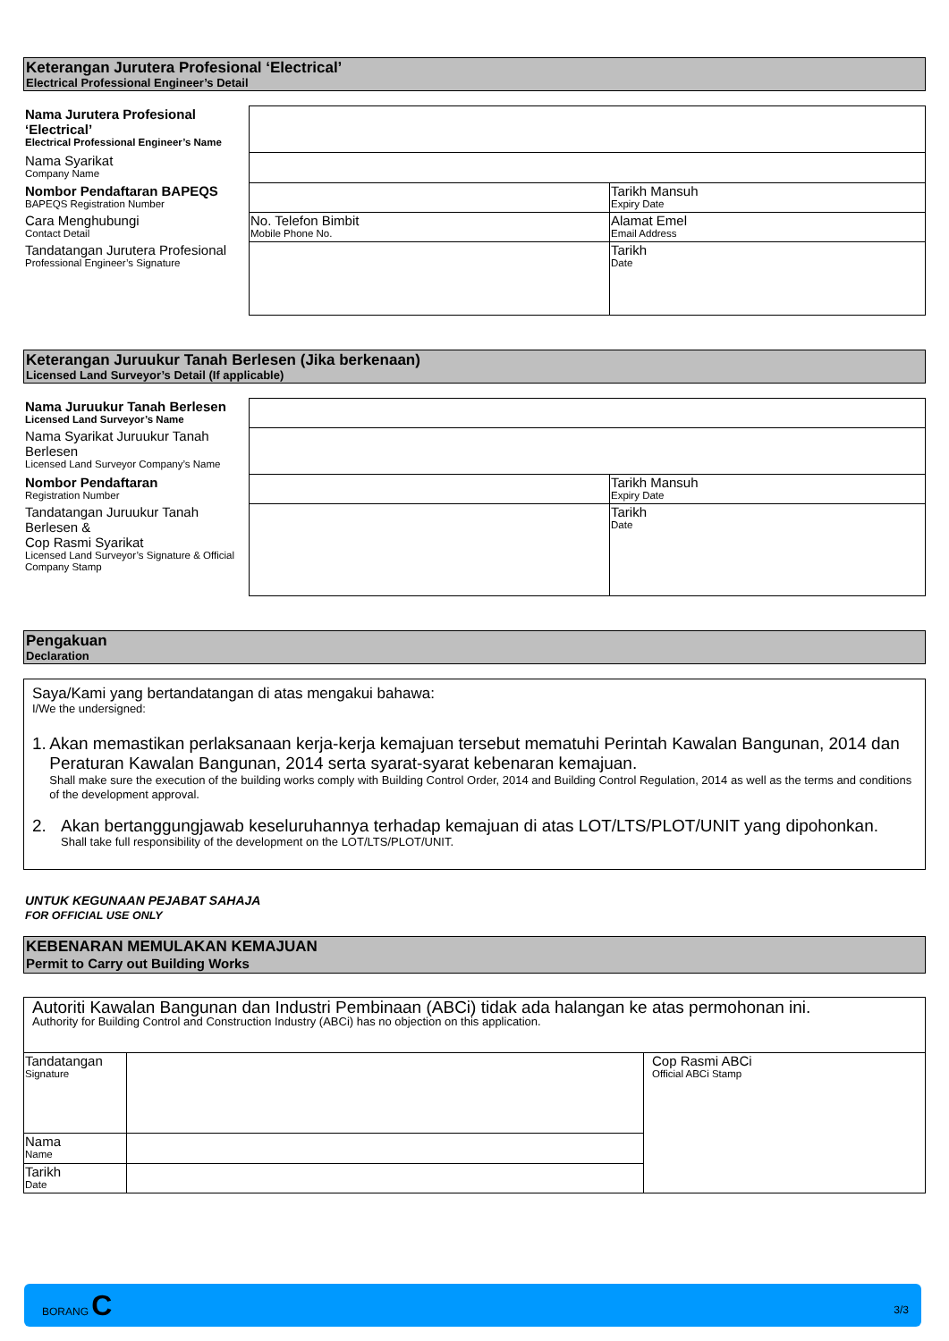Keterangan Jurutera Profesional ‘Electrical’
Electrical Professional Engineer’s Detail
| Nama Jurutera Profesional ‘Electrical’ Electrical Professional Engineer’s Name | | |
| Nama Syarikat Company Name | | |
| Nombor Pendaftaran BAPEQS BAPEQS Registration Number | | Tarikh Mansuh Expiry Date |
| Cara Menghubungi Contact Detail | No. Telefon Bimbit Mobile Phone No. | Alamat Emel Email Address |
| Tandatangan Jurutera Profesional Professional Engineer’s Signature | | Tarikh Date |
Keterangan Juruukur Tanah Berlesen (Jika berkenaan)
Licensed Land Surveyor’s Detail (If applicable)
| Nama Juruukur Tanah Berlesen Licensed Land Surveyor’s Name | | |
| Nama Syarikat Juruukur Tanah Berlesen Licensed Land Surveyor Company’s Name | | |
| Nombor Pendaftaran Registration Number | | Tarikh Mansuh Expiry Date |
| Tandatangan Juruukur Tanah Berlesen & Cop Rasmi Syarikat Licensed Land Surveyor’s Signature & Official Company Stamp | | Tarikh Date |
Pengakuan
Declaration
Saya/Kami yang bertandatangan di atas mengakui bahawa:
I/We the undersigned:
1. Akan memastikan perlaksanaan kerja-kerja kemajuan tersebut mematuhi Perintah Kawalan Bangunan, 2014 dan Peraturan Kawalan Bangunan, 2014 serta syarat-syarat kebenaran kemajuan.
Shall make sure the execution of the building works comply with Building Control Order, 2014 and Building Control Regulation, 2014 as well as the terms and conditions of the development approval.
2. Akan bertanggungjawab keseluruhannya terhadap kemajuan di atas LOT/LTS/PLOT/UNIT yang dipohonkan.
Shall take full responsibility of the development on the LOT/LTS/PLOT/UNIT.
UNTUK KEGUNAAN PEJABAT SAHAJA
FOR OFFICIAL USE ONLY
KEBENARAN MEMULAKAN KEMAJUAN
Permit to Carry out Building Works
| Autoriti Kawalan Bangunan dan Industri Pembinaan (ABCi) tidak ada halangan ke atas permohonan ini. Authority for Building Control and Construction Industry (ABCi) has no objection on this application. | | |
| Tandatangan Signature | | Cop Rasmi ABCi Official ABCi Stamp |
| Nama Name | | |
| Tarikh Date | | |
BORANG C
3/3